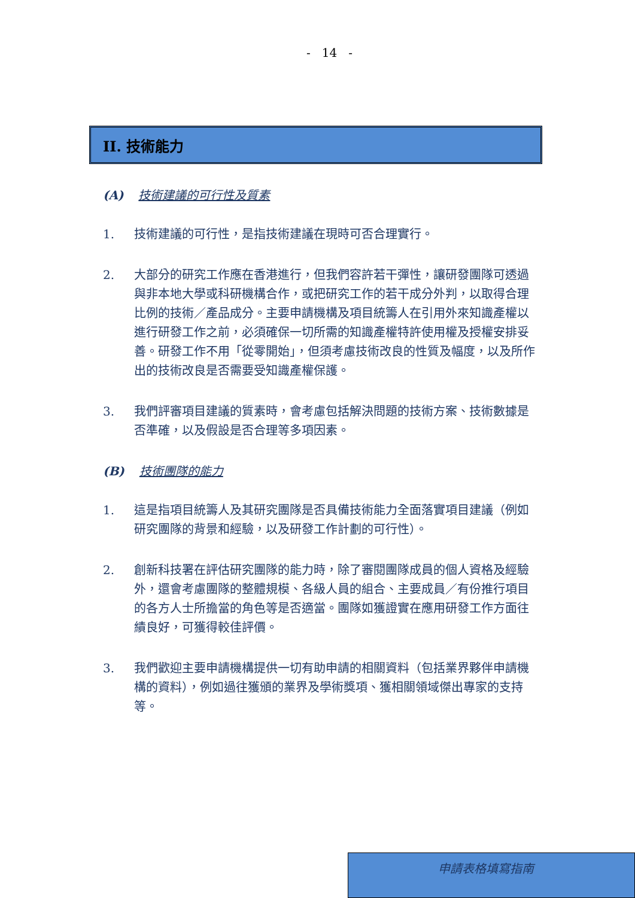- 14 -
II. 技術能力
(A) 技術建議的可行性及質素
1. 技術建議的可行性，是指技術建議在現時可否合理實行。
2. 大部分的研究工作應在香港進行，但我們容許若干彈性，讓研發團隊可透過與非本地大學或科研機構合作，或把研究工作的若干成分外判，以取得合理比例的技術／產品成分。主要申請機構及項目統籌人在引用外來知識產權以進行研發工作之前，必須確保一切所需的知識產權特許使用權及授權安排妥善。研發工作不用「從零開始」，但須考慮技術改良的性質及幅度，以及所作出的技術改良是否需要受知識產權保護。
3. 我們評審項目建議的質素時，會考慮包括解決問題的技術方案、技術數據是否準確，以及假設是否合理等多項因素。
(B) 技術團隊的能力
1. 這是指項目統籌人及其研究團隊是否具備技術能力全面落實項目建議（例如研究團隊的背景和經驗，以及研發工作計劃的可行性）。
2. 創新科技署在評估研究團隊的能力時，除了審閱團隊成員的個人資格及經驗外，還會考慮團隊的整體規模、各級人員的組合、主要成員／有份推行項目的各方人士所擔當的角色等是否適當。團隊如獲證實在應用研發工作方面往績良好，可獲得較佳評價。
3. 我們歡迎主要申請機構提供一切有助申請的相關資料（包括業界夥伴申請機構的資料），例如過往獲頒的業界及學術獎項、獲相關領域傑出專家的支持等。
申請表格填寫指南